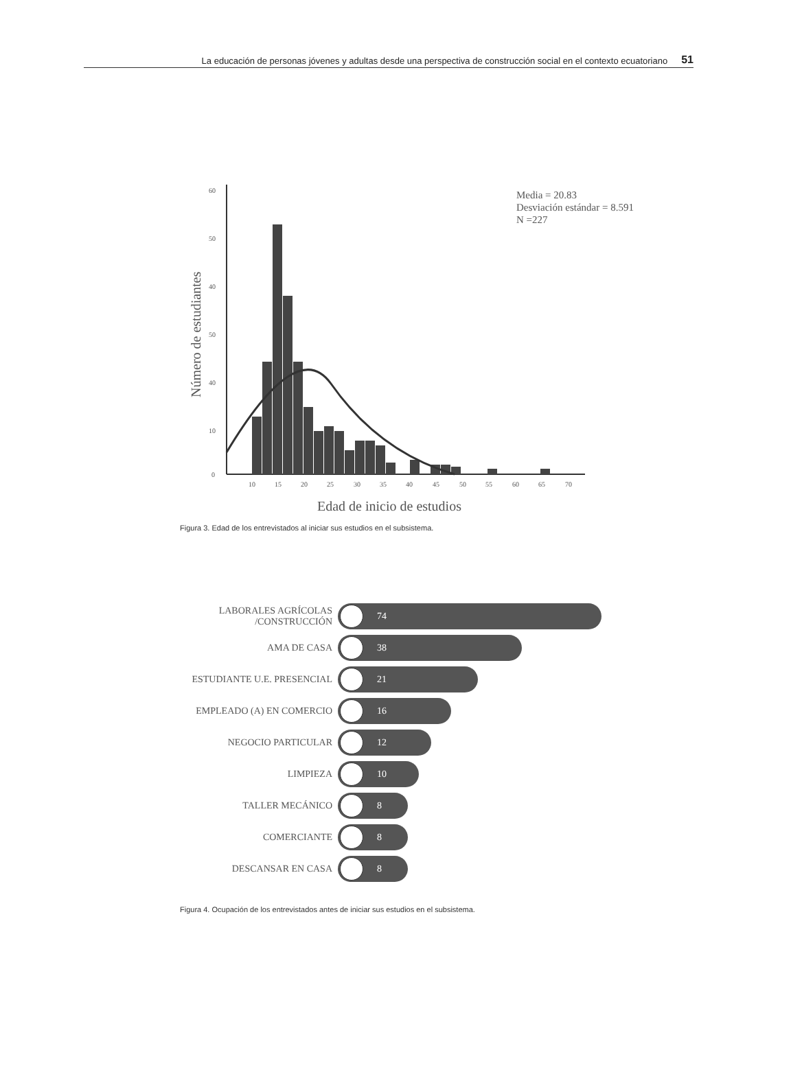La educación de personas jóvenes y adultas desde una perspectiva de construcción social en el contexto ecuatoriano 51
60
50
40
50
40
10
0
10
15
20
25
30
35
40
45
50
55
60
65
70
Media = 20.83
Desviación estándar = 8.591
N =227
Edad de inicio de estudios
Número de estudiantes
Figura 3. Edad de los entrevistados al iniciar sus estudios en el subsistema.
LABORALES AGRÍCOLAS
/CONSTRUCCIÓN
74
AMA DE CASA
38
ESTUDIANTE U.E. PRESENCIAL
21
EMPLEADO (A) EN COMERCIO
16
NEGOCIO PARTICULAR
12
LIMPIEZA
10
TALLER MECÁNICO
8
COMERCIANTE
8
DESCANSAR EN CASA
8
Figura 4. Ocupación de los entrevistados antes de iniciar sus estudios en el subsistema.